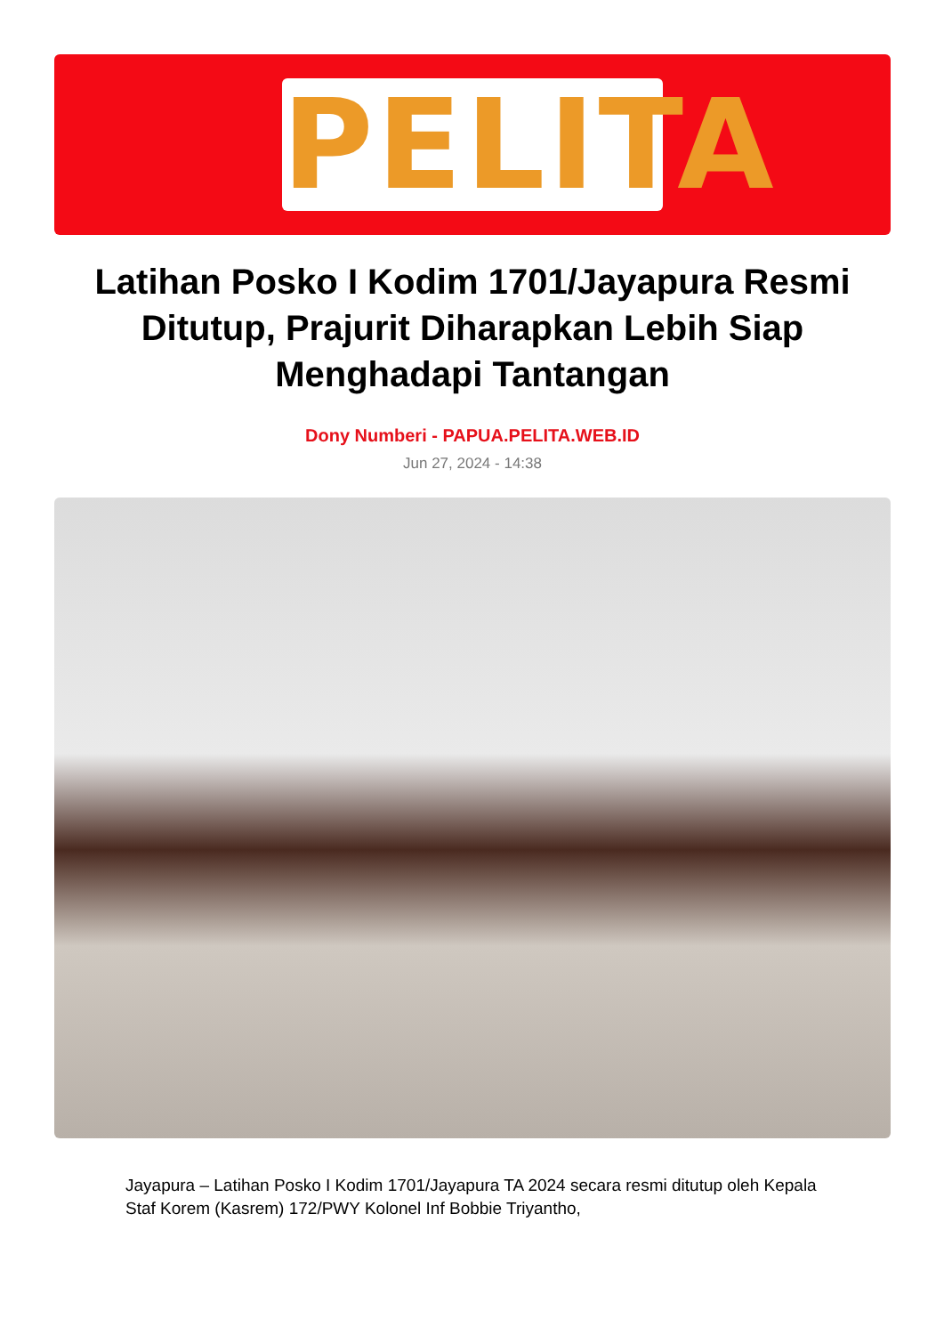PELITA
Latihan Posko I Kodim 1701/Jayapura Resmi Ditutup, Prajurit Diharapkan Lebih Siap Menghadapi Tantangan
Dony Numberi - PAPUA.PELITA.WEB.ID
Jun 27, 2024 - 14:38
Jayapura – Latihan Posko I Kodim 1701/Jayapura TA 2024 secara resmi ditutup oleh Kepala Staf Korem (Kasrem) 172/PWY Kolonel Inf Bobbie Triyantho,